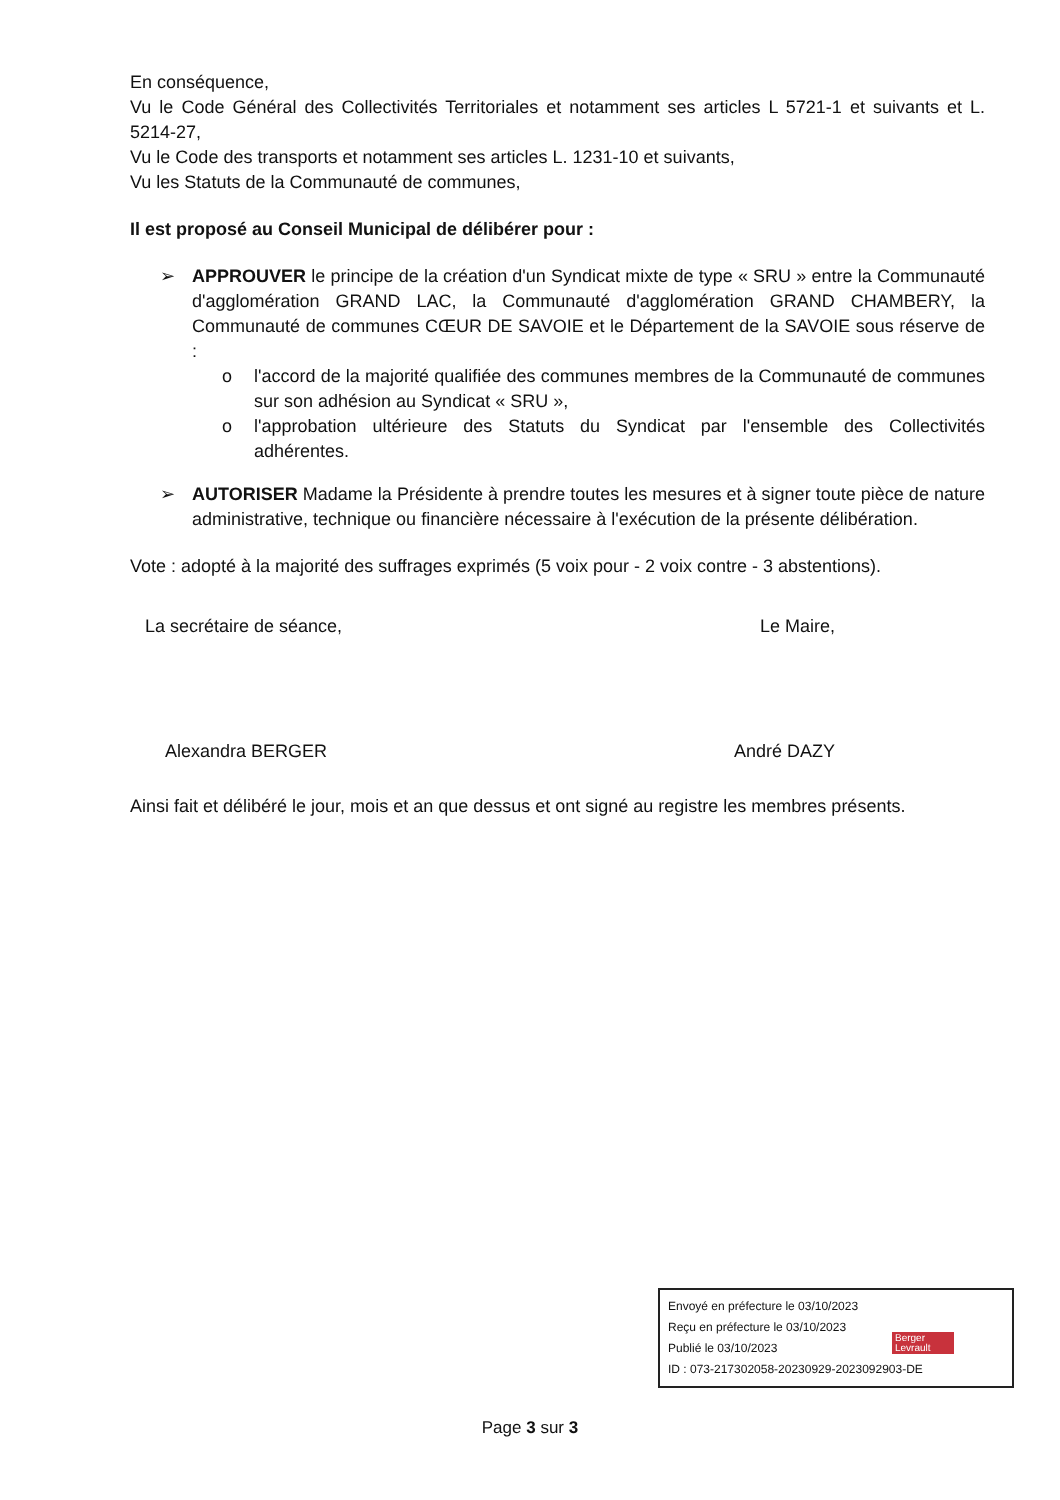En conséquence,
Vu le Code Général des Collectivités Territoriales et notamment ses articles L 5721-1 et suivants et L. 5214-27,
Vu le Code des transports et notamment ses articles L. 1231-10 et suivants,
Vu les Statuts de la Communauté de communes,
Il est proposé au Conseil Municipal de délibérer pour :
➢ APPROUVER le principe de la création d'un Syndicat mixte de type « SRU » entre la Communauté d'agglomération GRAND LAC, la Communauté d'agglomération GRAND CHAMBERY, la Communauté de communes CŒUR DE SAVOIE et le Département de la SAVOIE sous réserve de :
o l'accord de la majorité qualifiée des communes membres de la Communauté de communes sur son adhésion au Syndicat « SRU »,
o l'approbation ultérieure des Statuts du Syndicat par l'ensemble des Collectivités adhérentes.
➢ AUTORISER Madame la Présidente à prendre toutes les mesures et à signer toute pièce de nature administrative, technique ou financière nécessaire à l'exécution de la présente délibération.
Vote : adopté à la majorité des suffrages exprimés (5 voix pour - 2 voix contre - 3 abstentions).
La secrétaire de séance,
Alexandra BERGER
Le Maire,
André DAZY
Ainsi fait et délibéré le jour, mois et an que dessus et ont signé au registre les membres présents.
Envoyé en préfecture le 03/10/2023
Reçu en préfecture le 03/10/2023
Publié le 03/10/2023
ID : 073-217302058-20230929-2023092903-DE
Berger Levrault
Page 3 sur 3